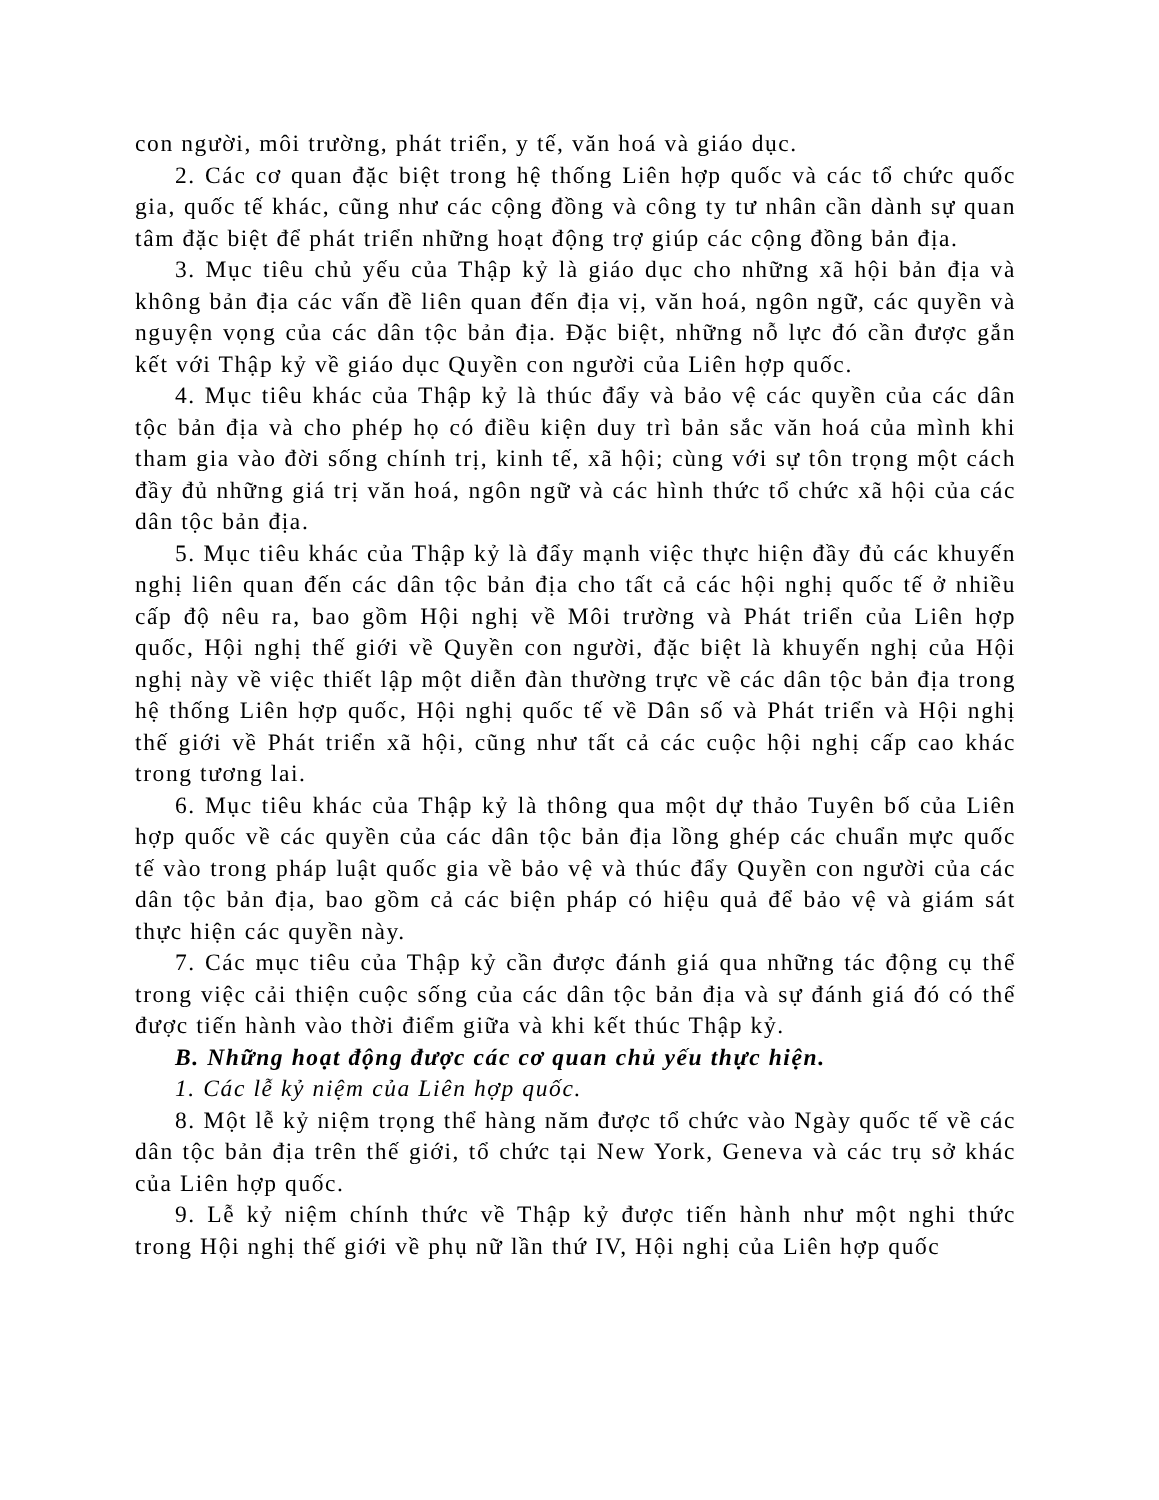con người, môi trường, phát triển, y tế, văn hoá và giáo dục.
2. Các cơ quan đặc biệt trong hệ thống Liên hợp quốc và các tổ chức quốc gia, quốc tế khác, cũng như các cộng đồng và công ty tư nhân cần dành sự quan tâm đặc biệt để phát triển những hoạt động trợ giúp các cộng đồng bản địa.
3. Mục tiêu chủ yếu của Thập kỷ là giáo dục cho những xã hội bản địa và không bản địa các vấn đề liên quan đến địa vị, văn hoá, ngôn ngữ, các quyền và nguyện vọng của các dân tộc bản địa. Đặc biệt, những nỗ lực đó cần được gắn kết với Thập kỷ về giáo dục Quyền con người của Liên hợp quốc.
4. Mục tiêu khác của Thập kỷ là thúc đẩy và bảo vệ các quyền của các dân tộc bản địa và cho phép họ có điều kiện duy trì bản sắc văn hoá của mình khi tham gia vào đời sống chính trị, kinh tế, xã hội; cùng với sự tôn trọng một cách đầy đủ những giá trị văn hoá, ngôn ngữ và các hình thức tổ chức xã hội của các dân tộc bản địa.
5. Mục tiêu khác của Thập kỷ là đẩy mạnh việc thực hiện đầy đủ các khuyến nghị liên quan đến các dân tộc bản địa cho tất cả các hội nghị quốc tế ở nhiều cấp độ nêu ra, bao gồm Hội nghị về Môi trường và Phát triển của Liên hợp quốc, Hội nghị thế giới về Quyền con người, đặc biệt là khuyến nghị của Hội nghị này về việc thiết lập một diễn đàn thường trực về các dân tộc bản địa trong hệ thống Liên hợp quốc, Hội nghị quốc tế về Dân số và Phát triển và Hội nghị thế giới về Phát triển xã hội, cũng như tất cả các cuộc hội nghị cấp cao khác trong tương lai.
6. Mục tiêu khác của Thập kỷ là thông qua một dự thảo Tuyên bố của Liên hợp quốc về các quyền của các dân tộc bản địa lồng ghép các chuẩn mực quốc tế vào trong pháp luật quốc gia về bảo vệ và thúc đẩy Quyền con người của các dân tộc bản địa, bao gồm cả các biện pháp có hiệu quả để bảo vệ và giám sát thực hiện các quyền này.
7. Các mục tiêu của Thập kỷ cần được đánh giá qua những tác động cụ thể trong việc cải thiện cuộc sống của các dân tộc bản địa và sự đánh giá đó có thể được tiến hành vào thời điểm giữa và khi kết thúc Thập kỷ.
B. Những hoạt động được các cơ quan chủ yếu thực hiện.
1. Các lễ kỷ niệm của Liên hợp quốc.
8. Một lễ kỷ niệm trọng thể hàng năm được tổ chức vào Ngày quốc tế về các dân tộc bản địa trên thế giới, tổ chức tại New York, Geneva và các trụ sở khác của Liên hợp quốc.
9. Lễ kỷ niệm chính thức về Thập kỷ được tiến hành như một nghi thức trong Hội nghị thế giới về phụ nữ lần thứ IV, Hội nghị của Liên hợp quốc